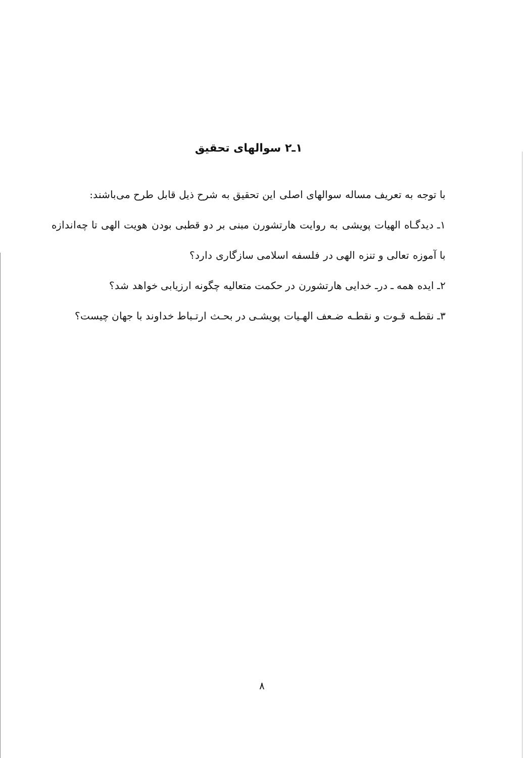۱ـ۲ سوالهای تحقیق
با توجه به تعریف مساله سوالهای اصلی این تحقیق به شرح ذیل قابل طرح می‌باشند:
۱ـ دیدگـاه الهیات پویشی به روایت هارتشورن مبنی بر دو قطبی بودن هویت الهی تا چه‌اندازه با آموزه تعالی و تنزه الهی در فلسفه اسلامی سازگاری دارد؟
۲ـ ایده همه ـ درـ خدایی هارتشورن در حکمت متعالیه چگونه ارزیابی خواهد شد؟
۳ـ نقطـه قـوت و نقطـه ضـعف الهـیات پویشـی در بحـث ارتـباط خداوند با جهان چیست؟
۸